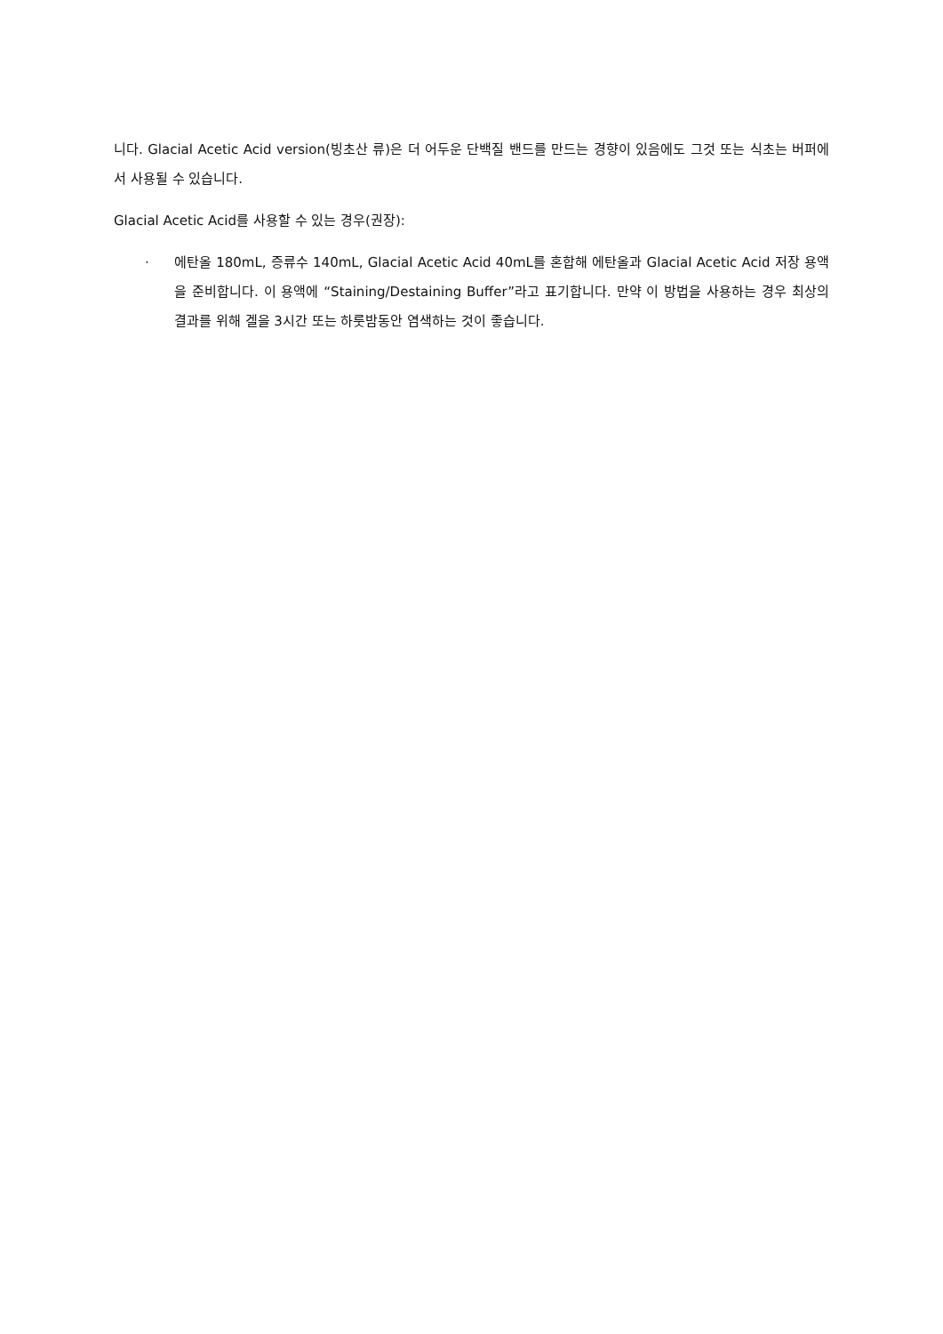니다. Glacial Acetic Acid version(빙초산 류)은 더 어두운 단백질 밴드를 만드는 경향이 있음에도 그것 또는 식초는 버퍼에서 사용될 수 있습니다.
Glacial Acetic Acid를 사용할 수 있는 경우(권장):
· 에탄올 180mL, 증류수 140mL, Glacial Acetic Acid 40mL를 혼합해 에탄올과 Glacial Acetic Acid 저장 용액을 준비합니다. 이 용액에 “Staining/Destaining Buffer”라고 표기합니다. 만약 이 방법을 사용하는 경우 최상의 결과를 위해 겔을 3시간 또는 하룻밤동안 염색하는 것이 좋습니다.